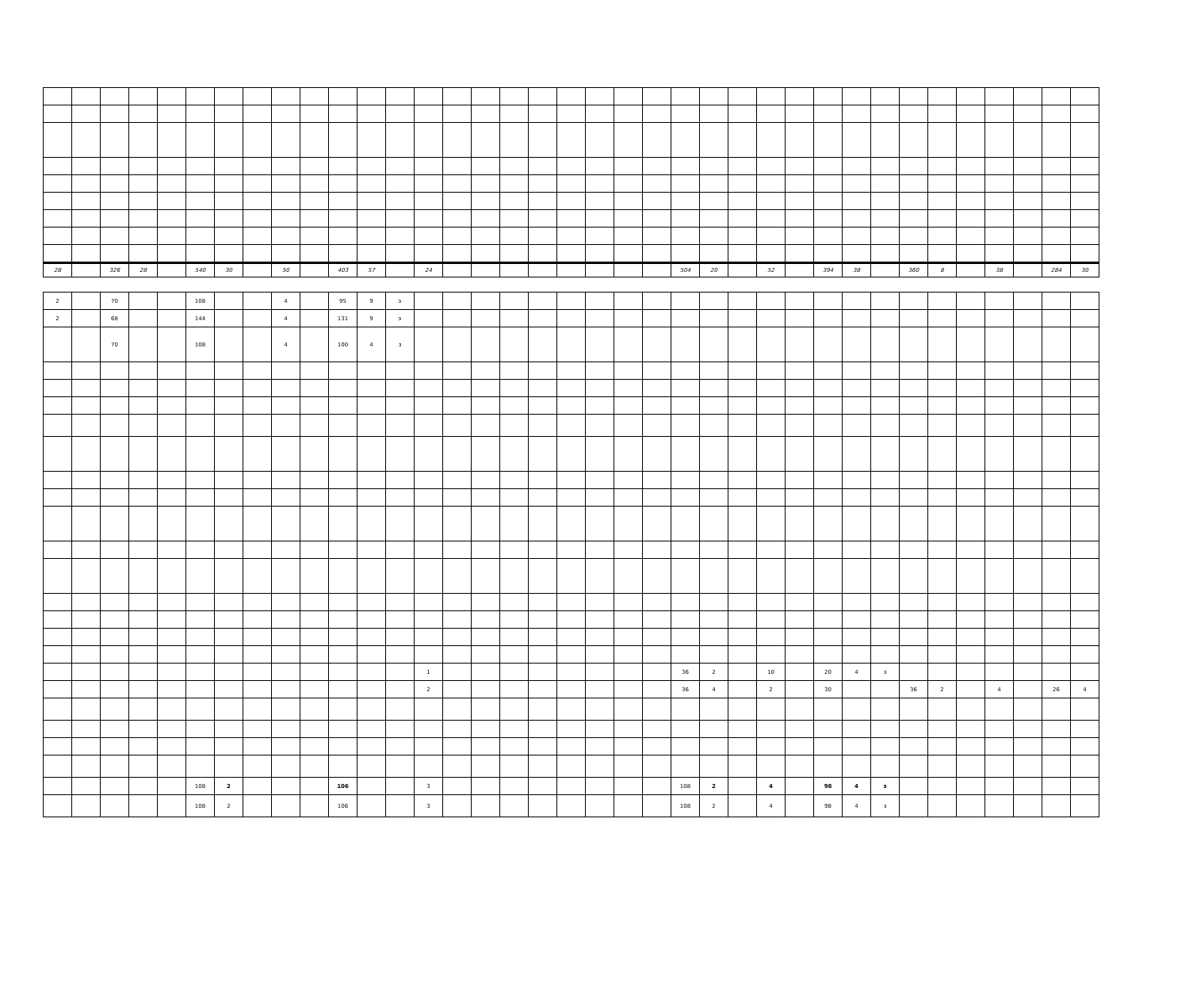| 28 | | 326 | 28 | | 540 | 30 | | 50 | | 403 | 57 | | 24 | | | | | | | | | 504 | 20 | | 52 | | 394 | 38 | | 360 | 8 | | 38 | | 284 | 30 |
| 2 | | 70 | | | 108 | | | 4 | | 95 | 9 | э | | | | | | | | | | | | | | | | | | | | | | | | |
| 2 | | 68 | | | 144 | | | 4 | | 131 | 9 | э | | | | | | | | | | | | | | | | | | | | | | | | |
| | | 70 | | | 108 | | | 4 | | 100 | 4 | з | | | | | | | | | | | | | | | | | | | | | | | | |
| | | | | | | | | | | | | | 1 | | | | | | | | | 36 | 2 | | 10 | | 20 | 4 | з | | | | | | | |
| | | | | | | | | | | | | | 2 | | | | | | | | | 36 | 4 | | 2 | | 30 | | | 36 | 2 | | 4 | | 26 | 4 |
| | | | | | 108 | 2 | | | | 106 | | | 3 | | | | | | | | | 108 | 2 | | 4 | | 98 | 4 | з | | | | | | | |
| | | | | | 108 | 2 | | | | 106 | | | 3 | | | | | | | | | 108 | 2 | | 4 | | 98 | 4 | з | | | | | | | |